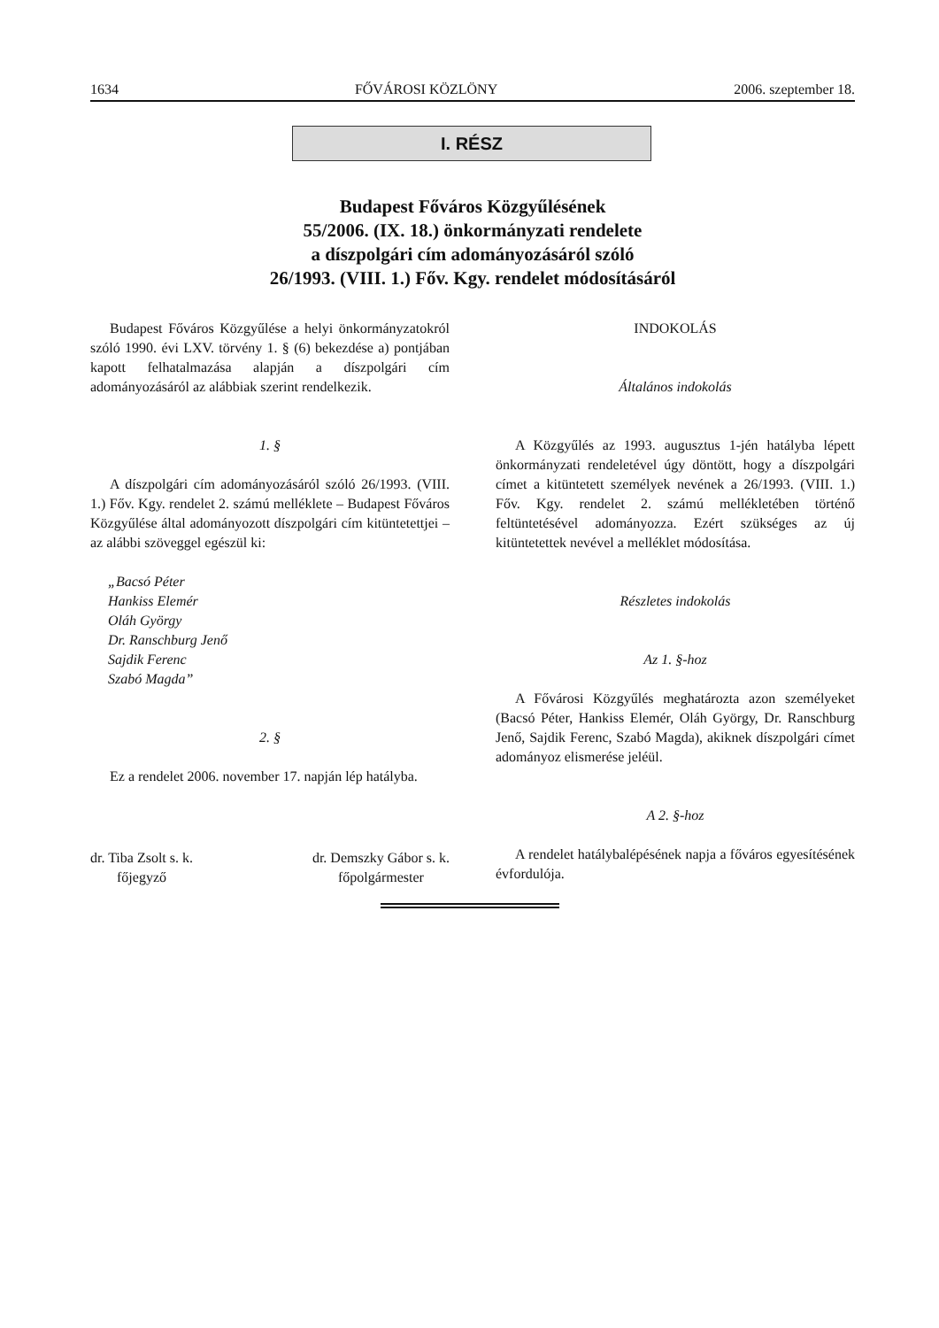1634 FŐVÁROSI KÖZLÖNY 2006. szeptember 18.
I. RÉSZ
Budapest Főváros Közgyűlésének
55/2006. (IX. 18.) önkormányzati rendelete
a díszpolgári cím adományozásáról szóló
26/1993. (VIII. 1.) Főv. Kgy. rendelet módosításáról
Budapest Főváros Közgyűlése a helyi önkormányzatokról szóló 1990. évi LXV. törvény 1. § (6) bekezdése a) pontjában kapott felhatalmazása alapján a díszpolgári cím adományozásáról az alábbiak szerint rendelkezik.
1. §
A díszpolgári cím adományozásáról szóló 26/1993. (VIII. 1.) Főv. Kgy. rendelet 2. számú melléklete – Budapest Főváros Közgyűlése által adományozott díszpolgári cím kitüntetettjei – az alábbi szöveggel egészül ki:
„Bacsó Péter
Hankiss Elemér
Oláh György
Dr. Ranschburg Jenő
Sajdik Ferenc
Szabó Magda”
2. §
Ez a rendelet 2006. november 17. napján lép hatályba.
dr. Tiba Zsolt s. k.
főjegyző
dr. Demszky Gábor s. k.
főpolgármester
INDOKOLÁS
Általános indokolás
A Közgyűlés az 1993. augusztus 1-jén hatályba lépett önkormányzati rendeletével úgy döntött, hogy a díszpolgári címet a kitüntetett személyek nevének a 26/1993. (VIII. 1.) Főv. Kgy. rendelet 2. számú mellékletében történő feltüntetésével adományozza. Ezért szükséges az új kitüntetettek nevével a melléklet módosítása.
Részletes indokolás
Az 1. §-hoz
A Fővárosi Közgyűlés meghatározta azon személyeket (Bacsó Péter, Hankiss Elemér, Oláh György, Dr. Ranschburg Jenő, Sajdik Ferenc, Szabó Magda), akiknek díszpolgári címet adományoz elismerése jeléül.
A 2. §-hoz
A rendelet hatálybalépésének napja a főváros egyesítésének évfordulója.